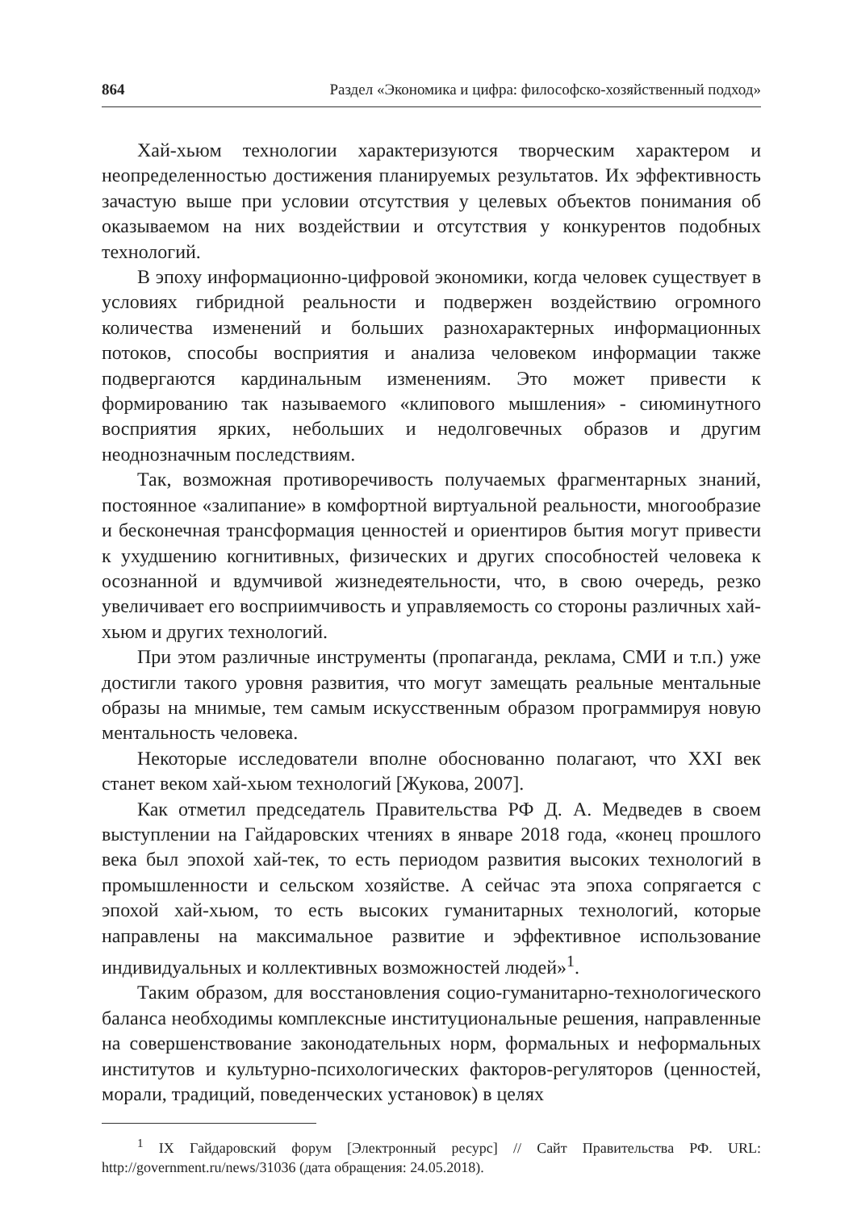864 Раздел «Экономика и цифра: философско-хозяйственный подход»
Хай-хьюм технологии характеризуются творческим характером и неопределенностью достижения планируемых результатов. Их эффективность зачастую выше при условии отсутствия у целевых объектов понимания об оказываемом на них воздействии и отсутствия у конкурентов подобных технологий.
В эпоху информационно-цифровой экономики, когда человек существует в условиях гибридной реальности и подвержен воздействию огромного количества изменений и больших разнохарактерных информационных потоков, способы восприятия и анализа человеком информации также подвергаются кардинальным изменениям. Это может привести к формированию так называемого «клипового мышления» - сиюминутного восприятия ярких, небольших и недолговечных образов и другим неоднозначным последствиям.
Так, возможная противоречивость получаемых фрагментарных знаний, постоянное «залипание» в комфортной виртуальной реальности, многообразие и бесконечная трансформация ценностей и ориентиров бытия могут привести к ухудшению когнитивных, физических и других способностей человека к осознанной и вдумчивой жизнедеятельности, что, в свою очередь, резко увеличивает его восприимчивость и управляемость со стороны различных хай-хьюм и других технологий.
При этом различные инструменты (пропаганда, реклама, СМИ и т.п.) уже достигли такого уровня развития, что могут замещать реальные ментальные образы на мнимые, тем самым искусственным образом программируя новую ментальность человека.
Некоторые исследователи вполне обоснованно полагают, что XXI век станет веком хай-хьюм технологий [Жукова, 2007].
Как отметил председатель Правительства РФ Д. А. Медведев в своем выступлении на Гайдаровских чтениях в январе 2018 года, «конец прошлого века был эпохой хай-тек, то есть периодом развития высоких технологий в промышленности и сельском хозяйстве. А сейчас эта эпоха сопрягается с эпохой хай-хьюм, то есть высоких гуманитарных технологий, которые направлены на максимальное развитие и эффективное использование индивидуальных и коллективных возможностей людей»<sup>1</sup>.
Таким образом, для восстановления социо-гуманитарно-технологического баланса необходимы комплексные институциональные решения, направленные на совершенствование законодательных норм, формальных и неформальных институтов и культурно-психологических факторов-регуляторов (ценностей, морали, традиций, поведенческих установок) в целях
<sup>1</sup> IX Гайдаровский форум [Электронный ресурс] // Сайт Правительства РФ. URL: http://government.ru/news/31036 (дата обращения: 24.05.2018).